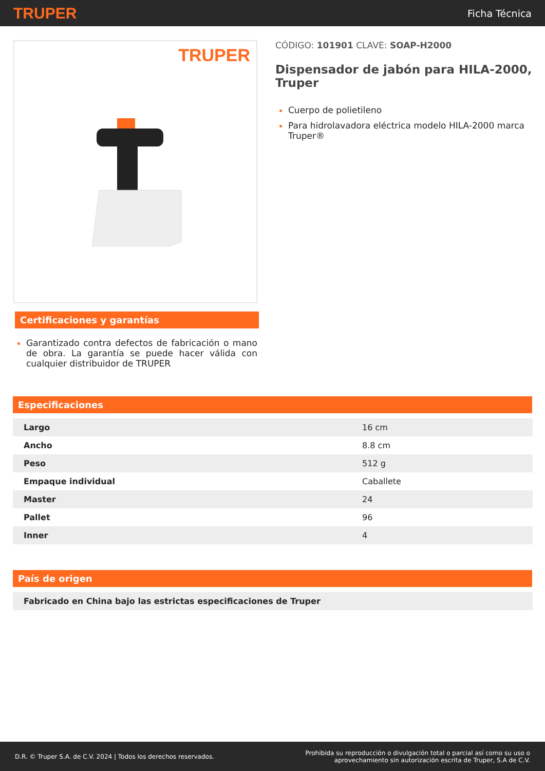TRUPER Ficha Técnica
TRUPER
Certificaciones y garantías
Garantizado contra defectos de fabricación o mano de obra. La garantía se puede hacer válida con cualquier distribuidor de TRUPER
CÓDIGO: 101901 CLAVE: SOAP-H2000
Dispensador de jabón para HILA-2000, Truper
Cuerpo de polietileno
Para hidrolavadora eléctrica modelo HILA-2000 marca Truper®
Especificaciones
| Largo | 16 cm |
| Ancho | 8.8 cm |
| Peso | 512 g |
| Empaque individual | Caballete |
| Master | 24 |
| Pallet | 96 |
| Inner | 4 |
País de origen
| Fabricado en China bajo las estrictas especificaciones de Truper |
D.R. © Truper S.A. de C.V. 2024 | Todos los derechos reservados. Prohibida su reproducción o divulgación total o parcial así como su uso o
aprovechamiento sin autorización escrita de Truper, S.A de C.V.